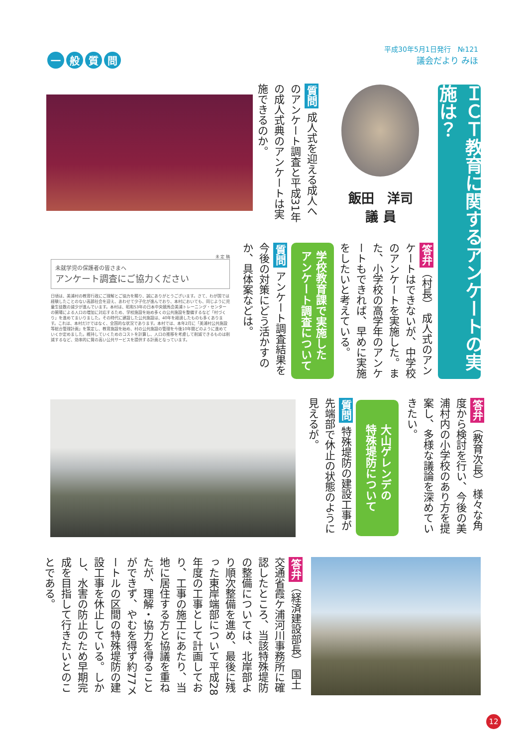一般質問
平成30年5月1日発行　№121
議会だより みほ
ＩＣＴ教育に関するアンケートの実施は？
飯田　洋司
議 員
質問 成人式を迎える成人へのアンケート調査と平成31年の成人式典のアンケートは実施できるのか。
答弁（村長） 成人式のアンケートはできないが、中学校のアンケートを実施した。また、小学校の高学年のアンケートもできれば、早めに実施をしたいと考えている。
学校教育課で実施した
アンケート調査について
質問 アンケート調査結果を今後の対策にどう活かすのか、具体案などは。
未 定 稿
未就学児の保護者の皆さまへ
アンケート調査にご協力ください
日頃は、美浦村の教育行政にご理解とご協力を賜り、誠にありがとうございます。さて、わが国では経験したことのない高齢社会を迎え、あわせて少子化が進んでおり、本村においても、同じように児童生徒数の減少が進んでいます。本村は、昭和53年の日本中央競馬会美浦トレーニング・センターの開場による人口の増加に対応するため、学校施設を始め多くの公共施設を整備するなど「村づくり」を進めてまいりました。その時代に建設した公共施設は、40年を経過したものも多くあります。これは、本村だけではなく、全国的な状況であります。本村では、本年2月に「美浦村公共施設等総合管理計画」を策定し、教育施設を始め、村の公共施設の管理を今後10年間どのように進めていくか定めました。維持していくためのコストを計算し、人口の推移を考慮して削減できるものは削減するなど、効率的に質の高い公共サービスを提供する計画となっています。
答弁（教育次長） 様々な角度から検討を行い、今後の美浦村内の小学校のあり方を提案し、多様な議論を深めていきたい。
大山ゲレンデの
特殊堤防について
質問 特殊堤防の建設工事が先端部で休止の状態のように見えるが。
答弁（経済建設部長） 国土交通省霞ケ浦河川事務所に確認したところ、当該特殊堤防の整備については、北岸部より順次整備を進め、最後に残った東岸端部について平成28年度の工事として計画しており、工事の施工にあたり、当地に居住する方と協議を重ねたが、理解・協力を得ることができず、やむを得ず約77メートルの区間の特殊堤防の建設工事を休止している。しかし、水害の防止のため早期完成を目指して行きたいとのことである。
12